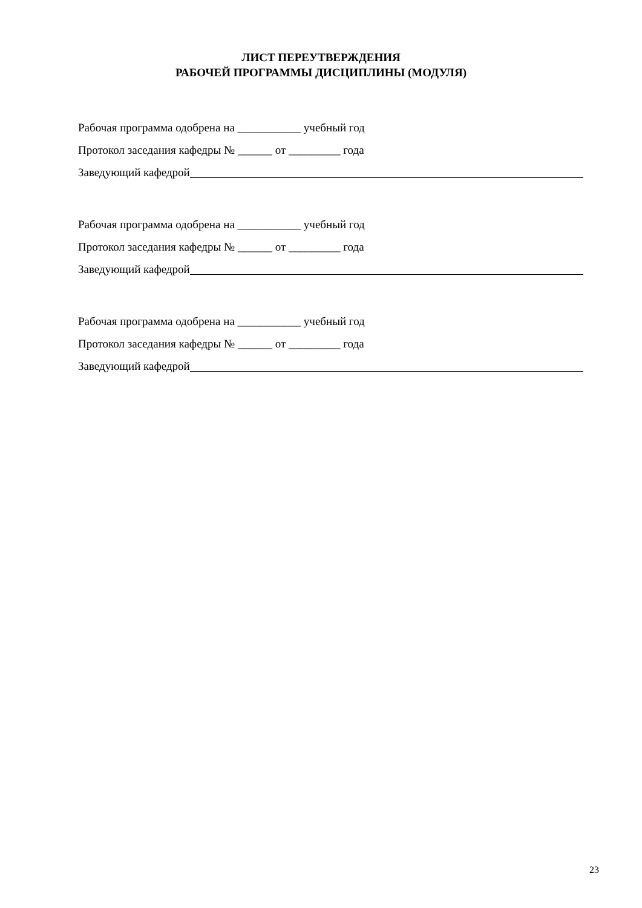ЛИСТ ПЕРЕУТВЕРЖДЕНИЯ
РАБОЧЕЙ ПРОГРАММЫ ДИСЦИПЛИНЫ (МОДУЛЯ)
Рабочая программа одобрена на ___________ учебный год
Протокол заседания кафедры № ______ от _________ года
Заведующий кафедрой
Рабочая программа одобрена на ___________ учебный год
Протокол заседания кафедры № ______ от _________ года
Заведующий кафедрой
Рабочая программа одобрена на ___________ учебный год
Протокол заседания кафедры № ______ от _________ года
Заведующий кафедрой
23